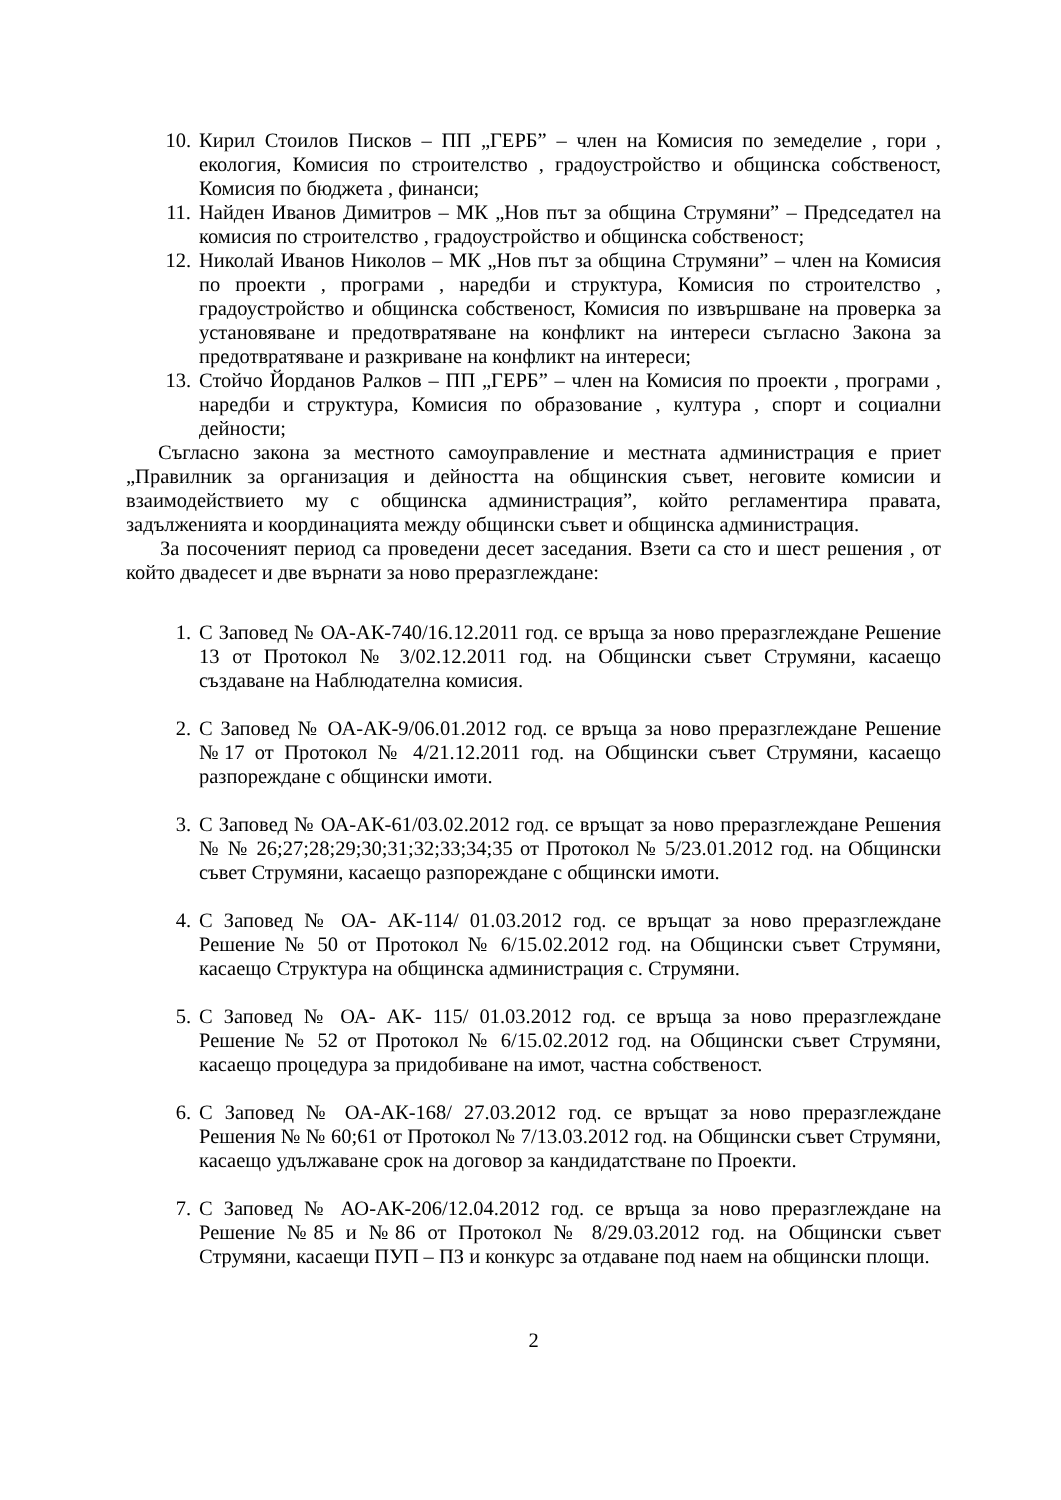10. Кирил Стоилов Писков – ПП „ГЕРБ” – член на Комисия по земеделие , гори , екология, Комисия по строителство , градоустройство и общинска собственост, Комисия по бюджета , финанси;
11. Найден Иванов Димитров – МК „Нов път за община Струмяни” – Председател на комисия по строителство , градоустройство и общинска собственост;
12. Николай Иванов Николов – МК „Нов път за община Струмяни” – член на Комисия по проекти , програми , наредби и структура, Комисия по строителство , градоустройство и общинска собственост, Комисия по извършване на проверка за установяване и предотвратяване на конфликт на интереси съгласно Закона за предотвратяване и разкриване на конфликт на интереси;
13. Стойчо Йорданов Ралков – ПП „ГЕРБ” – член на Комисия по проекти , програми , наредби и структура, Комисия по образование , култура , спорт и социални дейности;
Съгласно закона за местното самоуправление и местната администрация е приет „Правилник за организация и дейността на общинския съвет, неговите комисии и взаимодействието му с общинска администрация”, който регламентира правата, задълженията и координацията между общински съвет и общинска администрация.
За посоченият период са проведени десет заседания. Взети са сто и шест решения , от който двадесет и две върнати за ново преразглеждане:
1. С Заповед № ОА-АК-740/16.12.2011 год. се връща за ново преразглеждане Решение 13 от Протокол № 3/02.12.2011 год. на Общински съвет Струмяни, касаещо създаване на Наблюдателна комисия.
2. С Заповед № ОА-АК-9/06.01.2012 год. се връща за ново преразглеждане Решение №17 от Протокол № 4/21.12.2011 год. на Общински съвет Струмяни, касаещо разпореждане с общински имоти.
3. С Заповед № ОА-АК-61/03.02.2012 год. се връщат за ново преразглеждане Решения № № 26;27;28;29;30;31;32;33;34;35 от Протокол № 5/23.01.2012 год. на Общински съвет Струмяни, касаещо разпореждане с общински имоти.
4. С Заповед № ОА- АК-114/ 01.03.2012 год. се връщат за ново преразглеждане Решение № 50 от Протокол № 6/15.02.2012 год. на Общински съвет Струмяни, касаещо Структура на общинска администрация с. Струмяни.
5. С Заповед № ОА- АК- 115/ 01.03.2012 год. се връща за ново преразглеждане Решение № 52 от Протокол № 6/15.02.2012 год. на Общински съвет Струмяни, касаещо процедура за придобиване на имот, частна собственост.
6. С Заповед № ОА-АК-168/ 27.03.2012 год. се връщат за ново преразглеждане Решения № № 60;61 от Протокол № 7/13.03.2012 год. на Общински съвет Струмяни, касаещо удължаване срок на договор за кандидатстване по Проекти.
7. С Заповед № АО-АК-206/12.04.2012 год. се връща за ново преразглеждане на Решение №85 и №86 от Протокол № 8/29.03.2012 год. на Общински съвет Струмяни, касаещи ПУП – ПЗ и конкурс за отдаване под наем на общински площи.
2